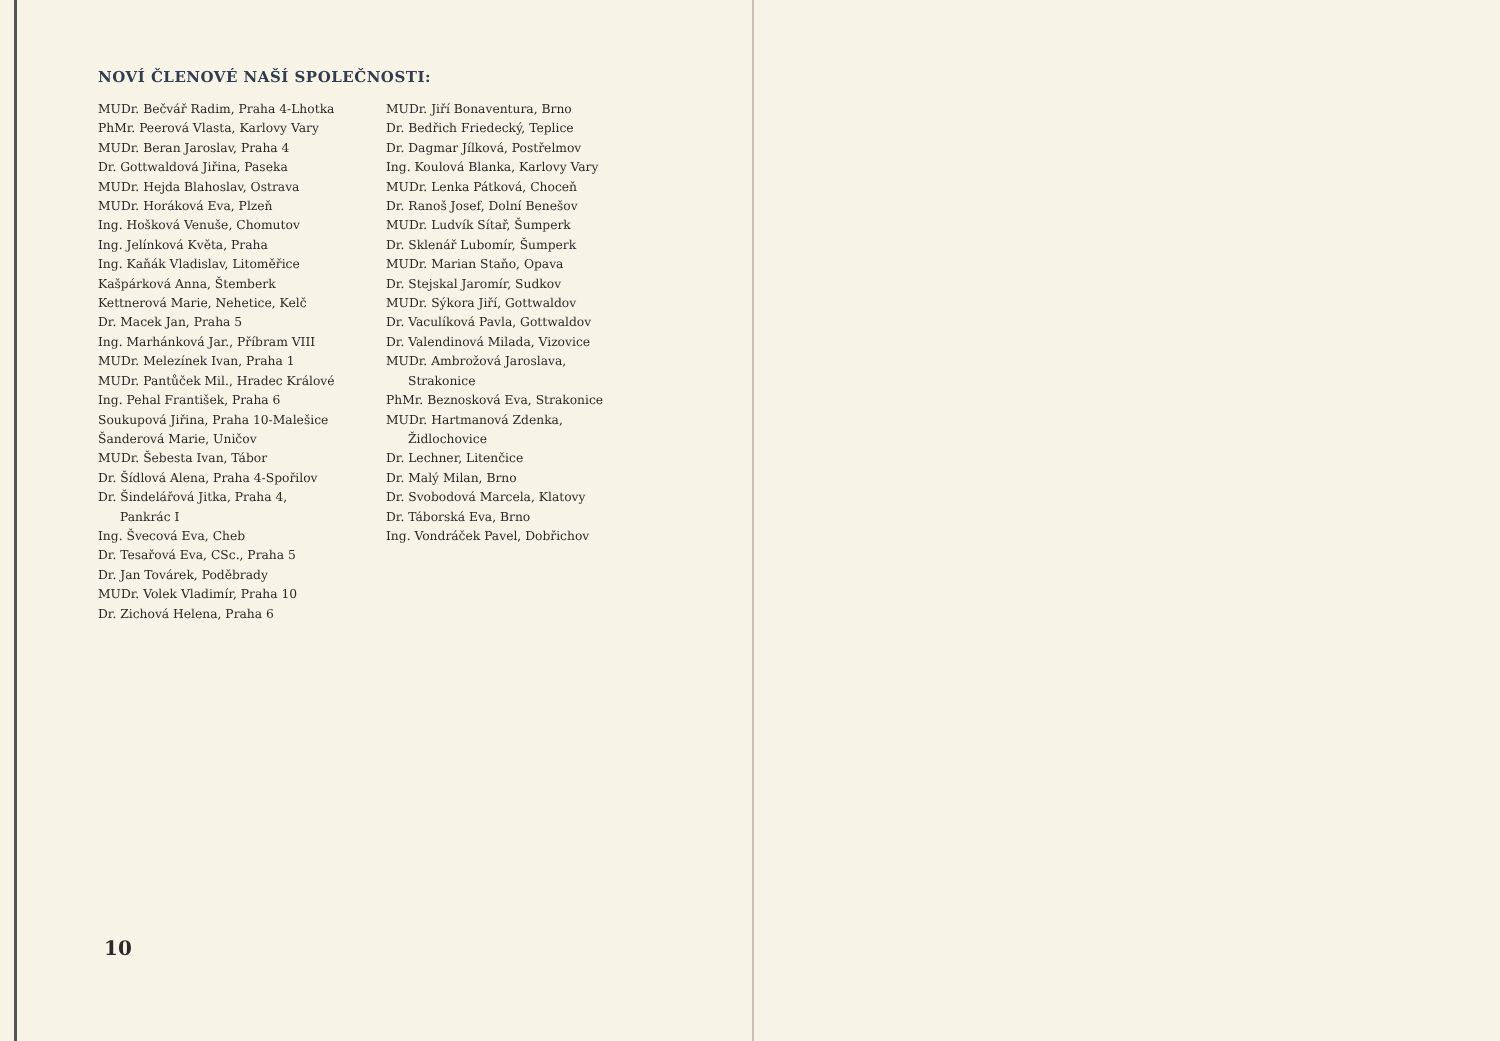NOVÍ ČLENOVÉ NAŠÍ SPOLEČNOSTI:
MUDr. Bečvář Radim, Praha 4-Lhotka
PhMr. Peerová Vlasta, Karlovy Vary
MUDr. Beran Jaroslav, Praha 4
Dr. Gottwaldová Jiřina, Paseka
MUDr. Hejda Blahoslav, Ostrava
MUDr. Horáková Eva, Plzeň
Ing. Hošková Venuše, Chomutov
Ing. Jelínková Květa, Praha
Ing. Kaňák Vladislav, Litoměřice
Kašpárková Anna, Štemberk
Kettnerová Marie, Nehetice, Kelč
Dr. Macek Jan, Praha 5
Ing. Marhánková Jar., Příbram VIII
MUDr. Melezínek Ivan, Praha 1
MUDr. Pantůček Mil., Hradec Králové
Ing. Pehal František, Praha 6
Soukupová Jiřina, Praha 10-Malešice
Šanderová Marie, Uničov
MUDr. Šebesta Ivan, Tábor
Dr. Šídlová Alena, Praha 4-Spořilov
Dr. Šindelářová Jitka, Praha 4,
Pankrác I
Ing. Švecová Eva, Cheb
Dr. Tesařová Eva, CSc., Praha 5
Dr. Jan Továrek, Poděbrady
MUDr. Volek Vladimír, Praha 10
Dr. Zichová Helena, Praha 6
MUDr. Jiří Bonaventura, Brno
Dr. Bedřich Friedecký, Teplice
Dr. Dagmar Jílková, Postřelmov
Ing. Koulová Blanka, Karlovy Vary
MUDr. Lenka Pátková, Choceň
Dr. Ranoš Josef, Dolní Benešov
MUDr. Ludvík Sítař, Šumperk
Dr. Sklenář Lubomír, Šumperk
MUDr. Marian Staňo, Opava
Dr. Stejskal Jaromír, Sudkov
MUDr. Sýkora Jiří, Gottwaldov
Dr. Vaculíková Pavla, Gottwaldov
Dr. Valendinová Milada, Vizovice
MUDr. Ambrožová Jaroslava,
Strakonice
PhMr. Beznosková Eva, Strakonice
MUDr. Hartmanová Zdenka,
Židlochovice
Dr. Lechner, Litenčice
Dr. Malý Milan, Brno
Dr. Svobodová Marcela, Klatovy
Dr. Táborská Eva, Brno
Ing. Vondráček Pavel, Dobřichov
10